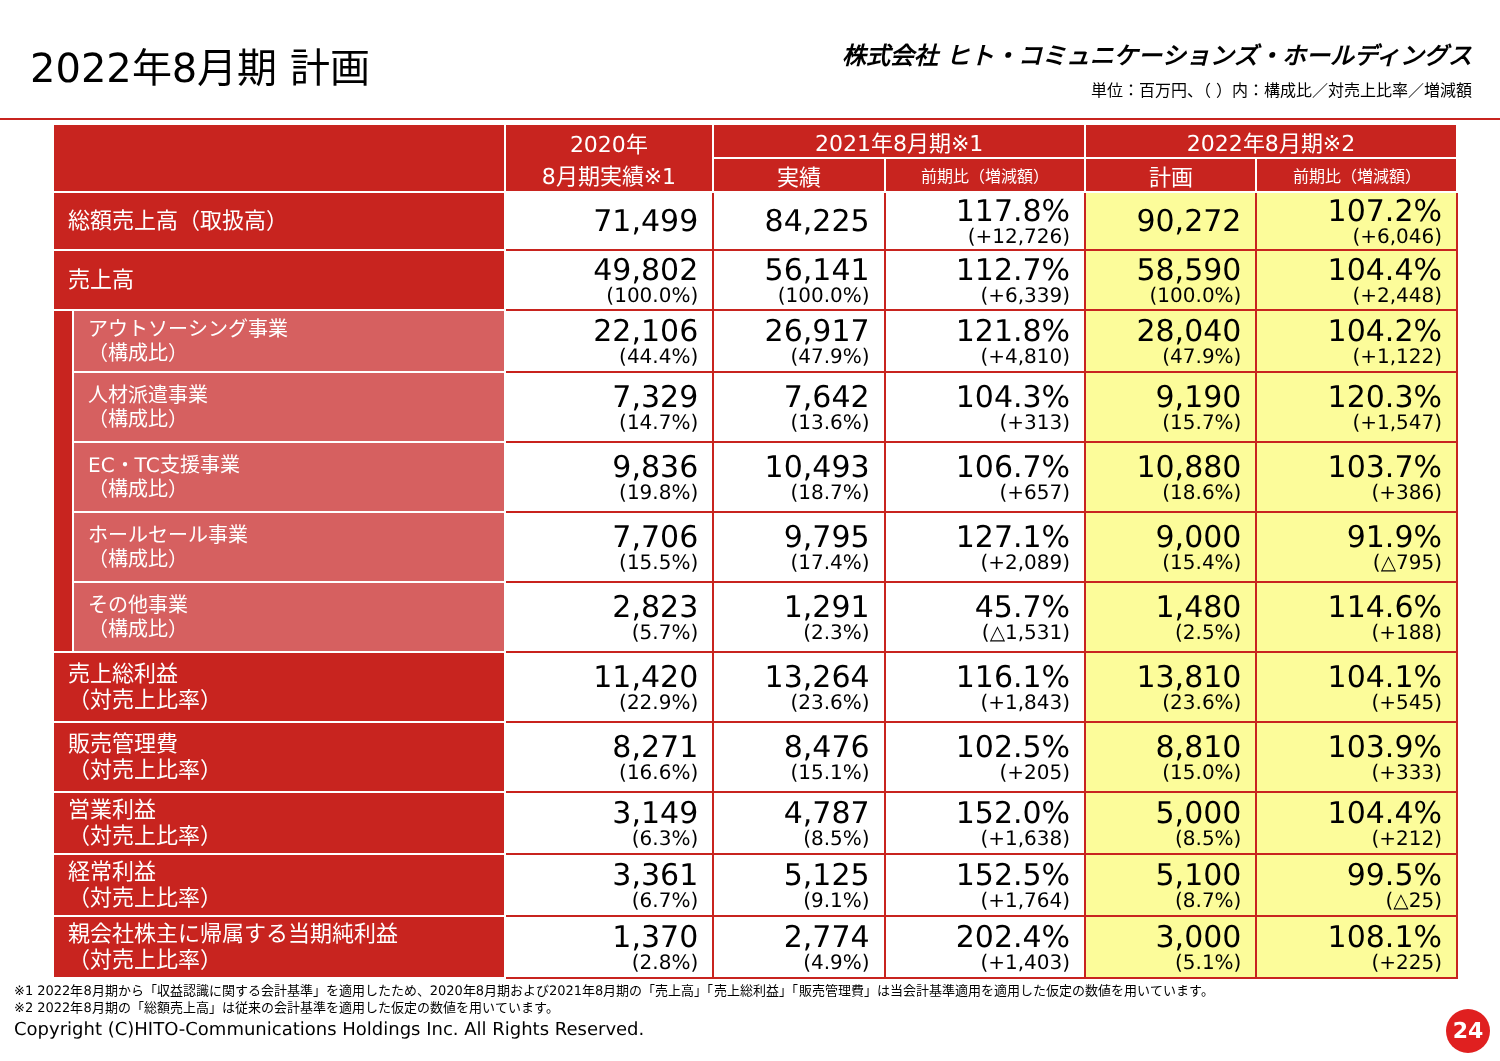2022年8月期 計画
株式会社 ヒト・コミュニケーションズ・ホールディングス
単位：百万円、（ ）内：構成比／対売上比率／増減額
| | | 2020年 8月期実績※1 | 2021年8月期※1 | | 2022年8月期※2 | |
| --- | --- | --- | --- | --- | --- | --- |
| | | | 実績 | 前期比（増減額） | 計画 | 前期比（増減額） |
| 総額売上高（取扱高） | | 71,499 | 84,225 | 117.8% (+12,726) | 90,272 | 107.2% (+6,046) |
| 売上高 | | 49,802 (100.0%) | 56,141 (100.0%) | 112.7% (+6,339) | 58,590 (100.0%) | 104.4% (+2,448) |
| | アウトソーシング事業 （構成比） | 22,106 (44.4%) | 26,917 (47.9%) | 121.8% (+4,810) | 28,040 (47.9%) | 104.2% (+1,122) |
| | 人材派遣事業 （構成比） | 7,329 (14.7%) | 7,642 (13.6%) | 104.3% (+313) | 9,190 (15.7%) | 120.3% (+1,547) |
| | EC・TC支援事業 （構成比） | 9,836 (19.8%) | 10,493 (18.7%) | 106.7% (+657) | 10,880 (18.6%) | 103.7% (+386) |
| | ホールセール事業 （構成比） | 7,706 (15.5%) | 9,795 (17.4%) | 127.1% (+2,089) | 9,000 (15.4%) | 91.9% (△795) |
| | その他事業 （構成比） | 2,823 (5.7%) | 1,291 (2.3%) | 45.7% (△1,531) | 1,480 (2.5%) | 114.6% (+188) |
| 売上総利益 （対売上比率） | | 11,420 (22.9%) | 13,264 (23.6%) | 116.1% (+1,843) | 13,810 (23.6%) | 104.1% (+545) |
| 販売管理費 （対売上比率） | | 8,271 (16.6%) | 8,476 (15.1%) | 102.5% (+205) | 8,810 (15.0%) | 103.9% (+333) |
| 営業利益 （対売上比率） | | 3,149 (6.3%) | 4,787 (8.5%) | 152.0% (+1,638) | 5,000 (8.5%) | 104.4% (+212) |
| 経常利益 （対売上比率） | | 3,361 (6.7%) | 5,125 (9.1%) | 152.5% (+1,764) | 5,100 (8.7%) | 99.5% (△25) |
| 親会社株主に帰属する当期純利益 （対売上比率） | | 1,370 (2.8%) | 2,774 (4.9%) | 202.4% (+1,403) | 3,000 (5.1%) | 108.1% (+225) |
※1 2022年8月期から「収益認識に関する会計基準」を適用したため、2020年8月期および2021年8月期の「売上高」「売上総利益」「販売管理費」は当会計基準適用を適用した仮定の数値を用いています。
※2 2022年8月期の「総額売上高」は従来の会計基準を適用した仮定の数値を用いています。
Copyright (C)HITO-Communications Holdings Inc. All Rights Reserved.
24